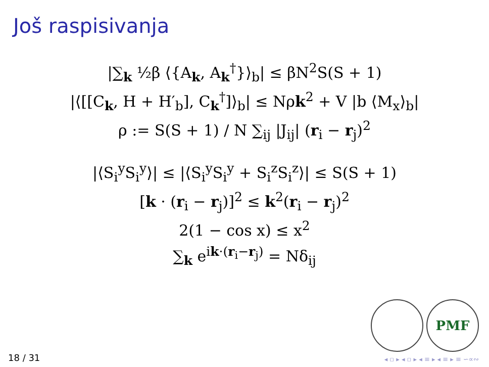Još raspisivanja
|∑<sub>k</sub> ½β ⟨{A<sub>k</sub>, A<sub>k</sub><sup>†</sup>}⟩<sub>b</sub>| ≤ βN<sup>2</sup>S(S + 1)
|⟨[[C<sub>k</sub>, H + H′<sub>b</sub>], C<sub>k</sub><sup>†</sup>]⟩<sub>b</sub>| ≤ Nρk<sup>2</sup> + V |b ⟨M<sub>x</sub>⟩<sub>b</sub>|
ρ := S(S + 1) / N ∑<sub>ij</sub> |J<sub>ij</sub>| (r<sub>i</sub> − r<sub>j</sub>)<sup>2</sup>
|⟨S<sub>i</sub><sup>y</sup>S<sub>i</sub><sup>y</sup>⟩| ≤ |⟨S<sub>i</sub><sup>y</sup>S<sub>i</sub><sup>y</sup> + S<sub>i</sub><sup>z</sup>S<sub>i</sub><sup>z</sup>⟩| ≤ S(S + 1)
[k · (r<sub>i</sub> − r<sub>j</sub>)]<sup>2</sup> ≤ k<sup>2</sup>(r<sub>i</sub> − r<sub>j</sub>)<sup>2</sup>
2(1 − cos x) ≤ x<sup>2</sup>
∑<sub>k</sub> e<sup>ik·(r<sub>i</sub>−r<sub>j</sub>)</sup> = Nδ<sub>ij</sub>
PMF
18 / 31 ◂ ▫ ▸ ◂ ▫ ▸ ◂ ≡ ▸ ◂ ≡ ▸ ≡ ∽∝∾